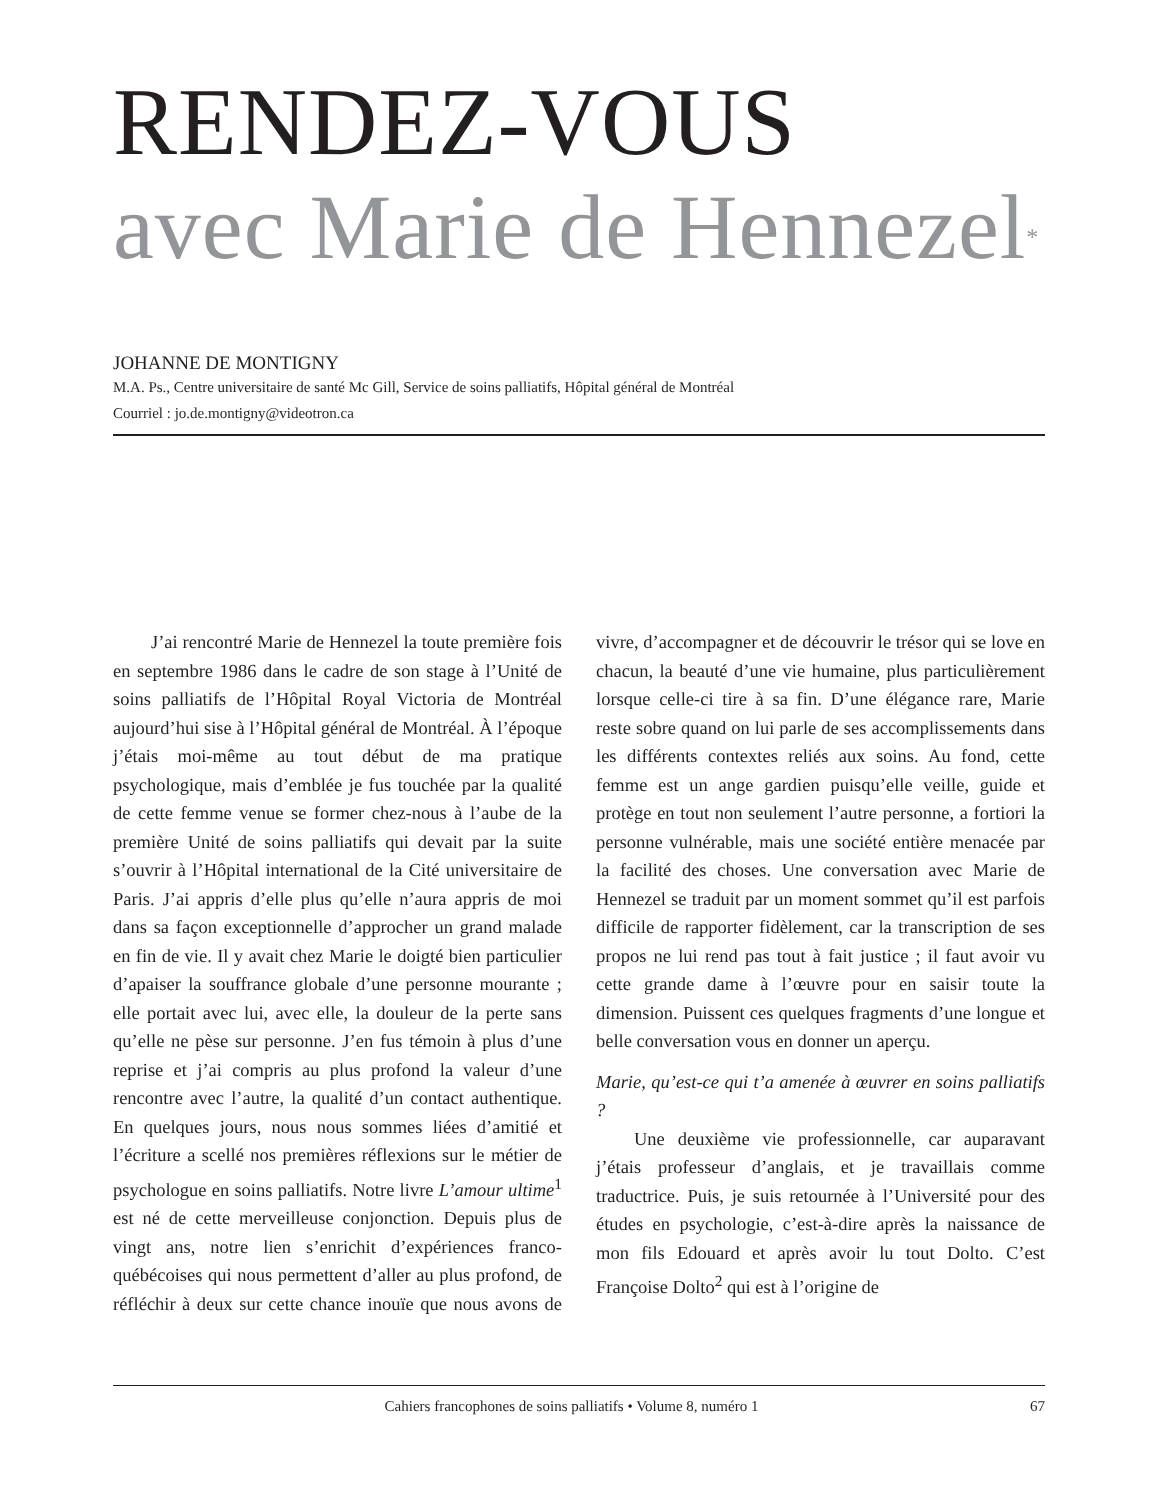RENDEZ-VOUS
avec Marie de Hennezel<sup>*</sup>
JOHANNE DE MONTIGNY
M.A. Ps., Centre universitaire de santé Mc Gill, Service de soins palliatifs, Hôpital général de Montréal
Courriel : jo.de.montigny@videotron.ca
J’ai rencontré Marie de Hennezel la toute première fois en septembre 1986 dans le cadre de son stage à l’Unité de soins palliatifs de l’Hôpital Royal Victoria de Montréal aujourd’hui sise à l’Hôpital général de Montréal. À l’époque j’étais moi-même au tout début de ma pratique psychologique, mais d’emblée je fus touchée par la qualité de cette femme venue se former chez-nous à l’aube de la première Unité de soins palliatifs qui devait par la suite s’ouvrir à l’Hôpital international de la Cité universitaire de Paris. J’ai appris d’elle plus qu’elle n’aura appris de moi dans sa façon exceptionnelle d’approcher un grand malade en fin de vie. Il y avait chez Marie le doigté bien particulier d’apaiser la souffrance globale d’une personne mourante ; elle portait avec lui, avec elle, la douleur de la perte sans qu’elle ne pèse sur personne. J’en fus témoin à plus d’une reprise et j’ai compris au plus profond la valeur d’une rencontre avec l’autre, la qualité d’un contact authentique. En quelques jours, nous nous sommes liées d’amitié et l’écriture a scellé nos premières réflexions sur le métier de psychologue en soins palliatifs. Notre livre L’amour ultime<sup>1</sup> est né de cette merveilleuse conjonction. Depuis plus de vingt ans, notre lien s’enrichit d’expériences franco-québécoises qui nous permettent d’aller au plus profond, de réfléchir à deux sur cette chance inouïe que nous avons de vivre, d’accompagner et de découvrir le trésor qui se love en chacun, la beauté d’une vie humaine, plus particulièrement lorsque celle-ci tire à sa fin. D’une élégance rare, Marie reste sobre quand on lui parle de ses accomplissements dans les différents contextes reliés aux soins. Au fond, cette femme est un ange gardien puisqu’elle veille, guide et protège en tout non seulement l’autre personne, a fortiori la personne vulnérable, mais une société entière menacée par la facilité des choses. Une conversation avec Marie de Hennezel se traduit par un moment sommet qu’il est parfois difficile de rapporter fidèlement, car la transcription de ses propos ne lui rend pas tout à fait justice ; il faut avoir vu cette grande dame à l’œuvre pour en saisir toute la dimension. Puissent ces quelques fragments d’une longue et belle conversation vous en donner un aperçu.
Marie, qu’est-ce qui t’a amenée à œuvrer en soins palliatifs ?
Une deuxième vie professionnelle, car auparavant j’étais professeur d’anglais, et je travaillais comme traductrice. Puis, je suis retournée à l’Université pour des études en psychologie, c’est-à-dire après la naissance de mon fils Edouard et après avoir lu tout Dolto. C’est Françoise Dolto<sup>2</sup> qui est à l’origine de
Cahiers francophones de soins palliatifs • Volume 8, numéro 1 67